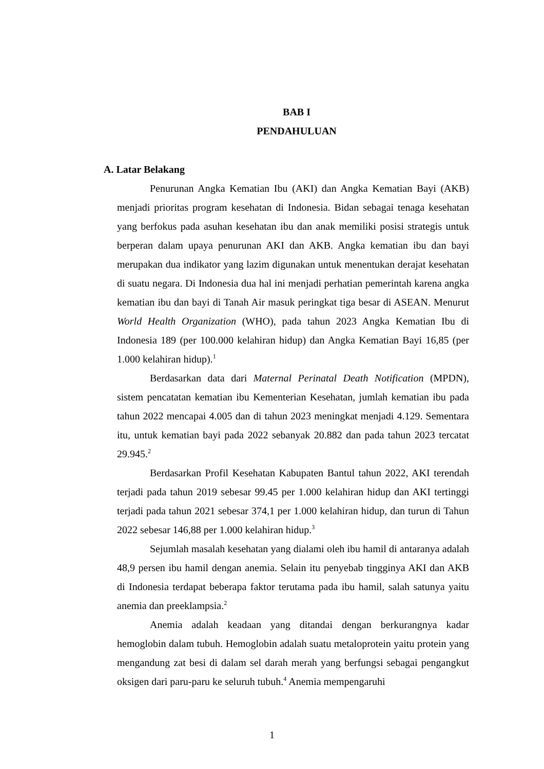BAB I
PENDAHULUAN
A. Latar Belakang
Penurunan Angka Kematian Ibu (AKI) dan Angka Kematian Bayi (AKB) menjadi prioritas program kesehatan di Indonesia. Bidan sebagai tenaga kesehatan yang berfokus pada asuhan kesehatan ibu dan anak memiliki posisi strategis untuk berperan dalam upaya penurunan AKI dan AKB. Angka kematian ibu dan bayi merupakan dua indikator yang lazim digunakan untuk menentukan derajat kesehatan di suatu negara. Di Indonesia dua hal ini menjadi perhatian pemerintah karena angka kematian ibu dan bayi di Tanah Air masuk peringkat tiga besar di ASEAN. Menurut World Health Organization (WHO), pada tahun 2023 Angka Kematian Ibu di Indonesia 189 (per 100.000 kelahiran hidup) dan Angka Kematian Bayi 16,85 (per 1.000 kelahiran hidup).<sup>1</sup>
Berdasarkan data dari Maternal Perinatal Death Notification (MPDN), sistem pencatatan kematian ibu Kementerian Kesehatan, jumlah kematian ibu pada tahun 2022 mencapai 4.005 dan di tahun 2023 meningkat menjadi 4.129. Sementara itu, untuk kematian bayi pada 2022 sebanyak 20.882 dan pada tahun 2023 tercatat 29.945.<sup>2</sup>
Berdasarkan Profil Kesehatan Kabupaten Bantul tahun 2022, AKI terendah terjadi pada tahun 2019 sebesar 99.45 per 1.000 kelahiran hidup dan AKI tertinggi terjadi pada tahun 2021 sebesar 374,1 per 1.000 kelahiran hidup, dan turun di Tahun 2022 sebesar 146,88 per 1.000 kelahiran hidup.<sup>3</sup>
Sejumlah masalah kesehatan yang dialami oleh ibu hamil di antaranya adalah 48,9 persen ibu hamil dengan anemia. Selain itu penyebab tingginya AKI dan AKB di Indonesia terdapat beberapa faktor terutama pada ibu hamil, salah satunya yaitu anemia dan preeklampsia.<sup>2</sup>
Anemia adalah keadaan yang ditandai dengan berkurangnya kadar hemoglobin dalam tubuh. Hemoglobin adalah suatu metaloprotein yaitu protein yang mengandung zat besi di dalam sel darah merah yang berfungsi sebagai pengangkut oksigen dari paru-paru ke seluruh tubuh.<sup>4</sup> Anemia mempengaruhi
1